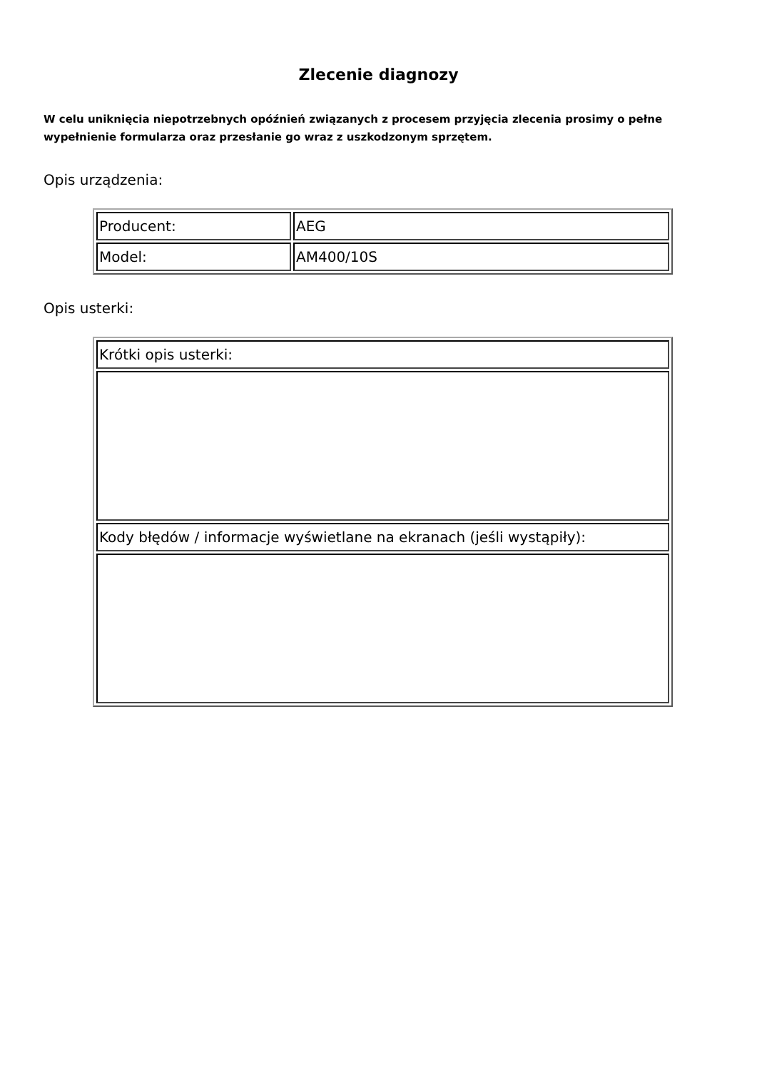Zlecenie diagnozy
W celu uniknięcia niepotrzebnych opóźnień związanych z procesem przyjęcia zlecenia prosimy o pełne wypełnienie formularza oraz przesłanie go wraz z uszkodzonym sprzętem.
Opis urządzenia:
| Producent: | AEG |
| Model: | AM400/10S |
Opis usterki:
| Krótki opis usterki: |
| Kody błędów / informacje wyświetlane na ekranach (jeśli wystąpiły): |